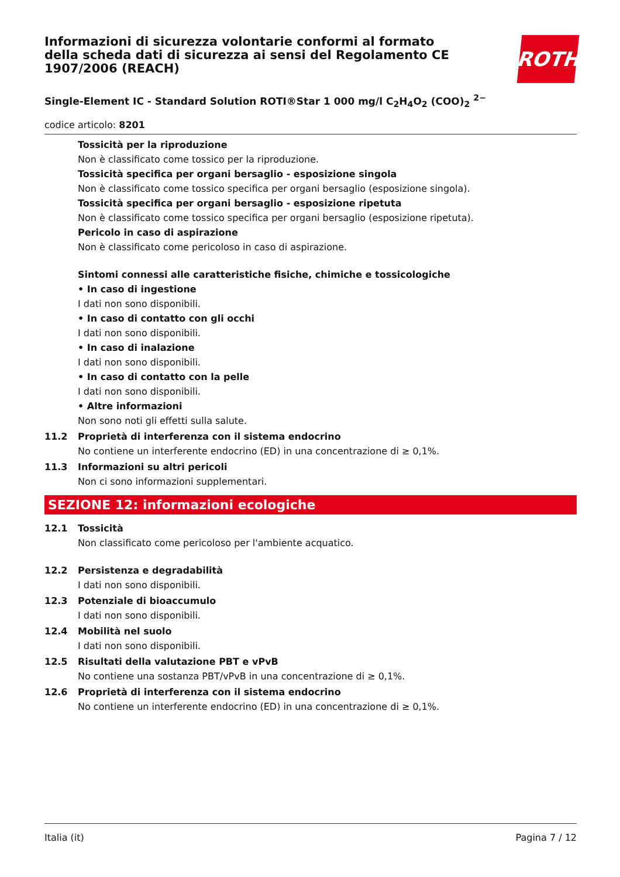ROTH
Informazioni di sicurezza volontarie conformi al formato della scheda dati di sicurezza ai sensi del Regolamento CE 1907/2006 (REACH)
Single-Element IC - Standard Solution ROTI®Star 1 000 mg/l C<sub>2</sub>H<sub>4</sub>O<sub>2</sub> (COO)<sub>2</sub> <sup>2−</sup>
codice articolo: 8201
Tossicità per la riproduzione
Non è classificato come tossico per la riproduzione.
Tossicità specifica per organi bersaglio - esposizione singola
Non è classificato come tossico specifica per organi bersaglio (esposizione singola).
Tossicità specifica per organi bersaglio - esposizione ripetuta
Non è classificato come tossico specifica per organi bersaglio (esposizione ripetuta).
Pericolo in caso di aspirazione
Non è classificato come pericoloso in caso di aspirazione.
Sintomi connessi alle caratteristiche fisiche, chimiche e tossicologiche
• In caso di ingestione
I dati non sono disponibili.
• In caso di contatto con gli occhi
I dati non sono disponibili.
• In caso di inalazione
I dati non sono disponibili.
• In caso di contatto con la pelle
I dati non sono disponibili.
• Altre informazioni
Non sono noti gli effetti sulla salute.
11.2 Proprietà di interferenza con il sistema endocrino
No contiene un interferente endocrino (ED) in una concentrazione di ≥ 0,1%.
11.3 Informazioni su altri pericoli
Non ci sono informazioni supplementari.
SEZIONE 12: informazioni ecologiche
12.1 Tossicità
Non classificato come pericoloso per l'ambiente acquatico.
12.2 Persistenza e degradabilità
I dati non sono disponibili.
12.3 Potenziale di bioaccumulo
I dati non sono disponibili.
12.4 Mobilità nel suolo
I dati non sono disponibili.
12.5 Risultati della valutazione PBT e vPvB
No contiene una sostanza PBT/vPvB in una concentrazione di ≥ 0,1%.
12.6 Proprietà di interferenza con il sistema endocrino
No contiene un interferente endocrino (ED) in una concentrazione di ≥ 0,1%.
Italia (it) Pagina 7 / 12